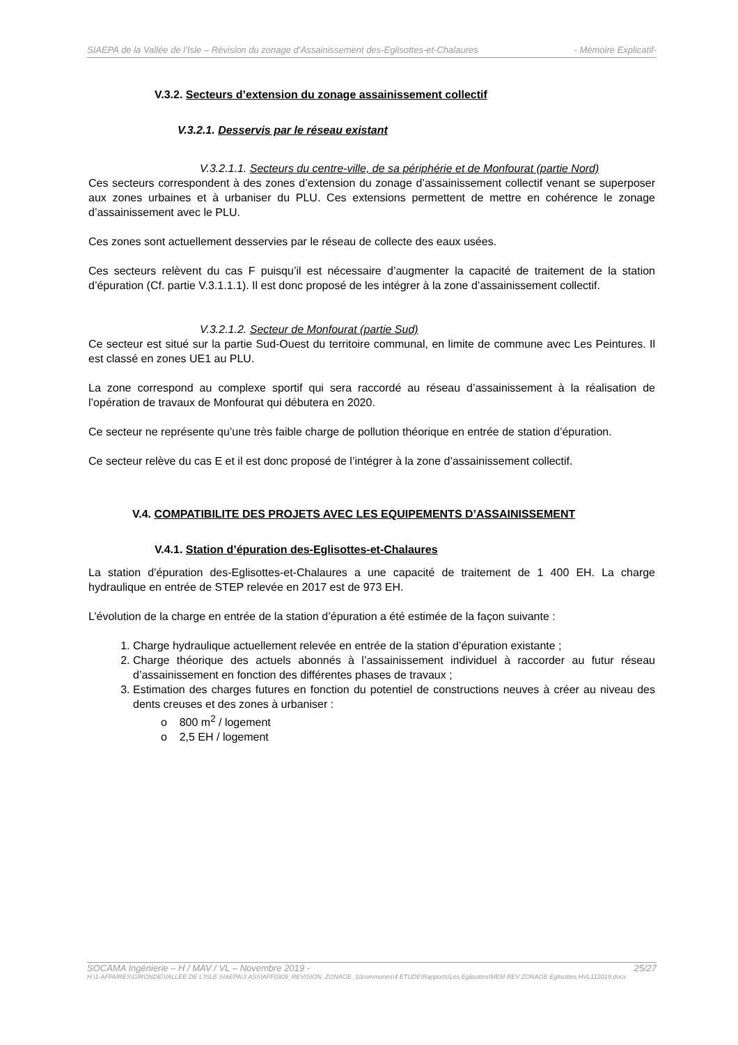SIAEPA de la Vallée de l’Isle – Révision du zonage d’Assainissement des-Eglisottes-et-Chalaures - Mémoire Explicatif-
V.3.2. Secteurs d’extension du zonage assainissement collectif
V.3.2.1. Desservis par le réseau existant
V.3.2.1.1. Secteurs du centre-ville, de sa périphérie et de Monfourat (partie Nord)
Ces secteurs correspondent à des zones d’extension du zonage d’assainissement collectif venant se superposer aux zones urbaines et à urbaniser du PLU. Ces extensions permettent de mettre en cohérence le zonage d’assainissement avec le PLU.
Ces zones sont actuellement desservies par le réseau de collecte des eaux usées.
Ces secteurs relèvent du cas F puisqu’il est nécessaire d’augmenter la capacité de traitement de la station d’épuration (Cf. partie V.3.1.1.1). Il est donc proposé de les intégrer à la zone d’assainissement collectif.
V.3.2.1.2. Secteur de Monfourat (partie Sud)
Ce secteur est situé sur la partie Sud-Ouest du territoire communal, en limite de commune avec Les Peintures. Il est classé en zones UE1 au PLU.
La zone correspond au complexe sportif qui sera raccordé au réseau d’assainissement à la réalisation de l’opération de travaux de Monfourat qui débutera en 2020.
Ce secteur ne représente qu’une très faible charge de pollution théorique en entrée de station d’épuration.
Ce secteur relève du cas E et il est donc proposé de l’intégrer à la zone d’assainissement collectif.
V.4. COMPATIBILITE DES PROJETS AVEC LES EQUIPEMENTS D’ASSAINISSEMENT
V.4.1. Station d’épuration des-Eglisottes-et-Chalaures
La station d’épuration des-Eglisottes-et-Chalaures a une capacité de traitement de 1 400 EH. La charge hydraulique en entrée de STEP relevée en 2017 est de 973 EH.
L’évolution de la charge en entrée de la station d’épuration a été estimée de la façon suivante :
1. Charge hydraulique actuellement relevée en entrée de la station d’épuration existante ;
2. Charge théorique des actuels abonnés à l’assainissement individuel à raccorder au futur réseau d’assainissement en fonction des différentes phases de travaux ;
3. Estimation des charges futures en fonction du potentiel de constructions neuves à créer au niveau des dents creuses et des zones à urbaniser :
o 800 m<sup>2</sup> / logement
o 2,5 EH / logement
SOCAMA Ingénierie – H / MAV / VL – Novembre 2019 - 25/27
H:\1-AFFAIRES\GIRONDE\VALLEE DE L'ISLE SIAEPA\3 ASS\AFF0309_REVISION_ZONAGE_10communes\4 ETUDE\Rapports\Les Eglisottes\MEM REV ZONAGE Eglisottes HVL112019.docx